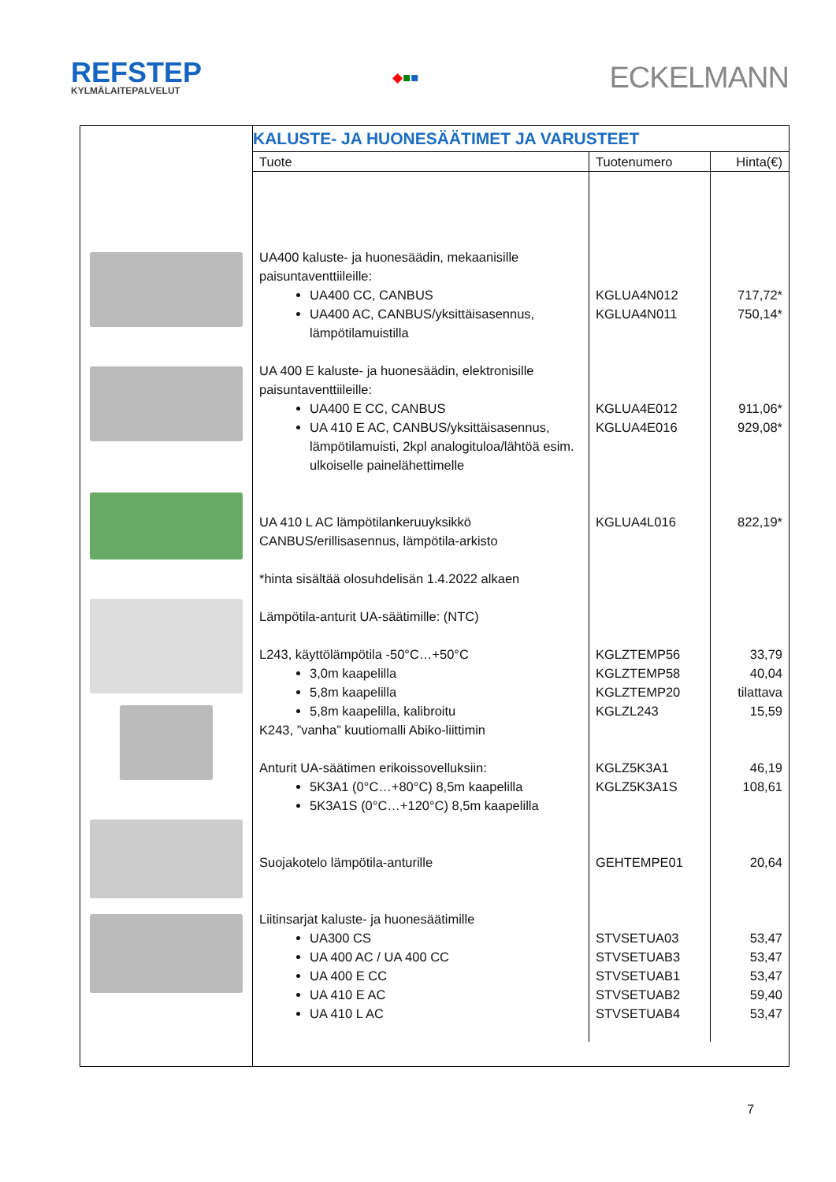REFSTEP
KYLMÄLAITEPALVELUT
◆■■
ECKELMANN
KALUSTE- JA HUONESÄÄTIMET JA VARUSTEET
| Tuote | Tuotenumero | Hinta(€) |
| --- | --- | --- |
| UA400 kaluste- ja huonesäädin, mekaanisille paisuntaventtiileille: UA400 CC, CANBUS UA400 AC, CANBUS/yksittäisasennus, lämpötilamuistilla UA 400 E kaluste- ja huonesäädin, elektronisille paisuntaventtiileille: UA400 E CC, CANBUS UA 410 E AC, CANBUS/yksittäisasennus, lämpötilamuisti, 2kpl analogituloa/lähtöä esim. ulkoiselle painelähettimelle UA 410 L AC lämpötilankeruuyksikkö CANBUS/erillisasennus, lämpötila-arkisto *hinta sisältää olosuhdelisän 1.4.2022 alkaen Lämpötila-anturit UA-säätimille: (NTC) L243, käyttölämpötila -50°C…+50°C 3,0m kaapelilla 5,8m kaapelilla 5,8m kaapelilla, kalibroitu K243, ”vanha” kuutiomalli Abiko-liittimin Anturit UA-säätimen erikoissovelluksiin: 5K3A1 (0°C…+80°C) 8,5m kaapelilla 5K3A1S (0°C…+120°C) 8,5m kaapelilla Suojakotelo lämpötila-anturille Liitinsarjat kaluste- ja huonesäätimille UA300 CS UA 400 AC / UA 400 CC UA 400 E CC UA 410 E AC UA 410 L AC | KGLUA4N012 KGLUA4N011 KGLUA4E012 KGLUA4E016 KGLUA4L016 KGLZTEMP56 KGLZTEMP58 KGLZTEMP20 KGLZL243 KGLZ5K3A1 KGLZ5K3A1S GEHTEMPE01 STVSETUA03 STVSETUAB3 STVSETUAB1 STVSETUAB2 STVSETUAB4 | 717,72* 750,14* 911,06* 929,08* 822,19* 33,79 40,04 tilattava 15,59 46,19 108,61 20,64 53,47 53,47 53,47 59,40 53,47 |
7